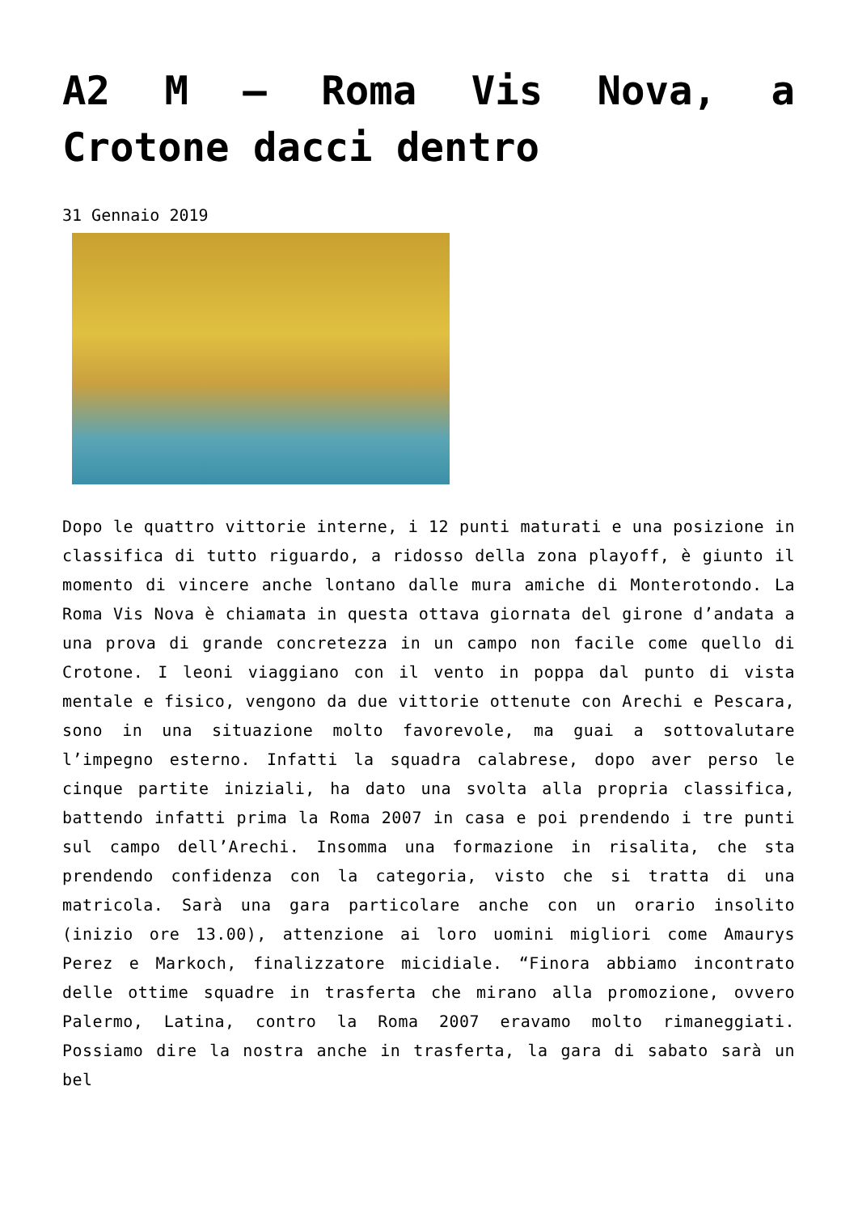A2 M – Roma Vis Nova, a Crotone dacci dentro
31 Gennaio 2019
Dopo le quattro vittorie interne, i 12 punti maturati e una posizione in classifica di tutto riguardo, a ridosso della zona playoff, è giunto il momento di vincere anche lontano dalle mura amiche di Monterotondo. La Roma Vis Nova è chiamata in questa ottava giornata del girone d’andata a una prova di grande concretezza in un campo non facile come quello di Crotone. I leoni viaggiano con il vento in poppa dal punto di vista mentale e fisico, vengono da due vittorie ottenute con Arechi e Pescara, sono in una situazione molto favorevole, ma guai a sottovalutare l’impegno esterno. Infatti la squadra calabrese, dopo aver perso le cinque partite iniziali, ha dato una svolta alla propria classifica, battendo infatti prima la Roma 2007 in casa e poi prendendo i tre punti sul campo dell’Arechi. Insomma una formazione in risalita, che sta prendendo confidenza con la categoria, visto che si tratta di una matricola. Sarà una gara particolare anche con un orario insolito (inizio ore 13.00), attenzione ai loro uomini migliori come Amaurys Perez e Markoch, finalizzatore micidiale. “Finora abbiamo incontrato delle ottime squadre in trasferta che mirano alla promozione, ovvero Palermo, Latina, contro la Roma 2007 eravamo molto rimaneggiati. Possiamo dire la nostra anche in trasferta, la gara di sabato sarà un bel